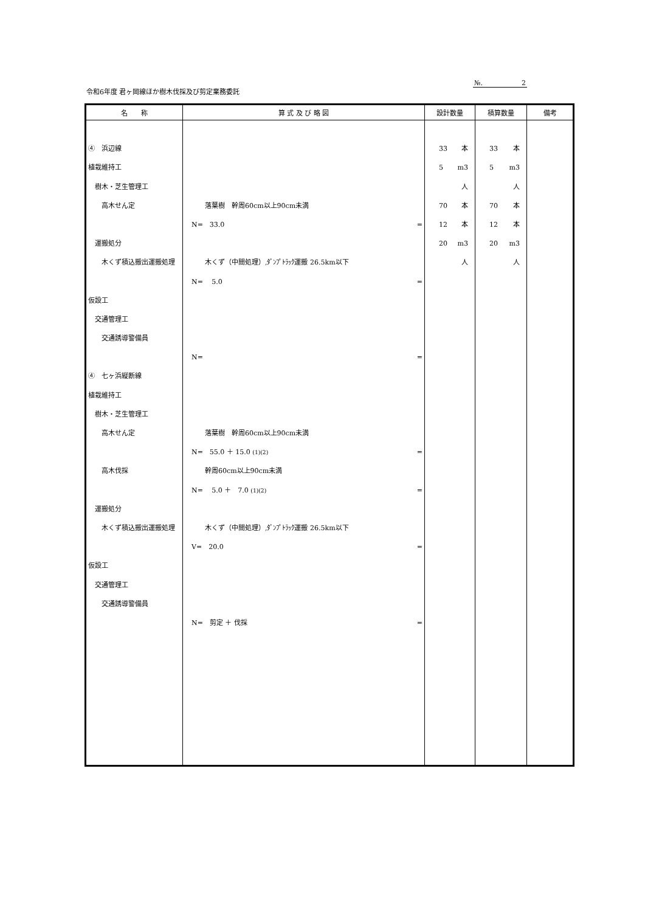令和6年度 君ヶ岡線ほか樹木伐採及び剪定業務委託
№. 2
| 名 称 | 算 式 及 び 略 図 | 設計数量 | 積算数量 | 備考 |
| --- | --- | --- | --- | --- |
| ④ 浜辺線 植栽維持工 樹木・芝生管理工 高木せん定 運搬処分 木くず積込搬出運搬処理 仮設工 交通管理工 交通誘導警備員 ④ 七ヶ浜縦断線 植栽維持工 樹木・芝生管理工 高木せん定 高木伐採 運搬処分 木くず積込搬出運搬処理 仮設工 交通管理工 交通誘導警備員 | 落葉樹 幹周60cm以上90cm未満 N= 33.0 = 木くず（中間処理）,ﾀﾞﾝﾌﾟﾄﾗｯｸ運搬 26.5km以下 N= 5.0 = N= = 落葉樹 幹周60cm以上90cm未満 N= 55.0 ＋ 15.0 (1)(2) = 幹周60cm以上90cm未満 N= 5.0 ＋ 7.0 (1)(2) = 木くず（中間処理）,ﾀﾞﾝﾌﾟﾄﾗｯｸ運搬 26.5km以下 V= 20.0 = N= 剪定 ＋ 伐採 = | 33 本 5 m3 人 70 本 12 本 20 m3 人 | 33 本 5 m3 人 70 本 12 本 20 m3 人 | |